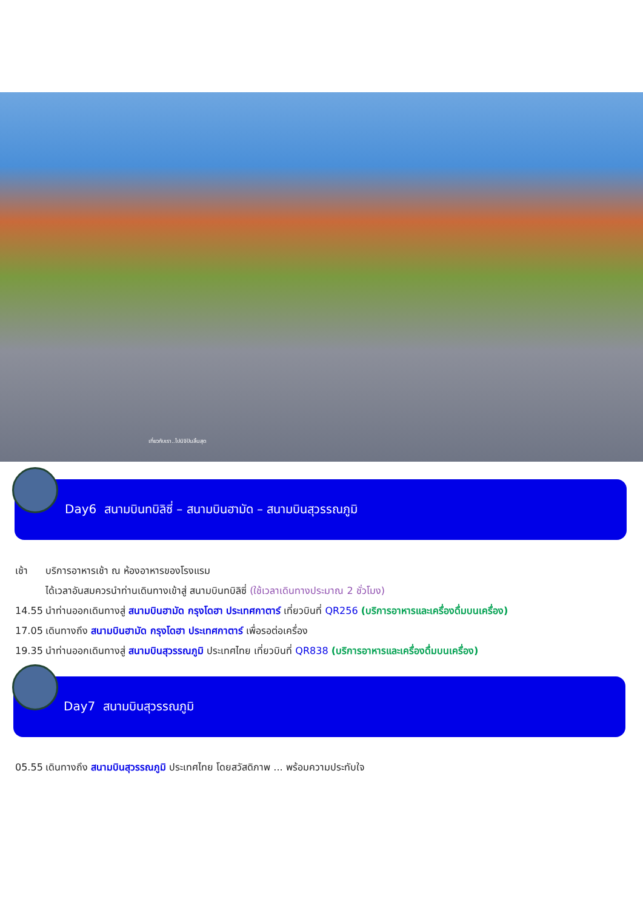เที่ยวกับเรา..ไปนิจิปันลิ้นสุด
Day6 สนามบินทบิลิซี่ – สนามบินฮามัด – สนามบินสุวรรณภูมิ
เช้า บริการอาหารเช้า ณ ห้องอาหารของโรงแรม
ได้เวลาอันสมควรนำท่านเดินทางเข้าสู่ สนามบินทบิลิซี่ (ใช้เวลาเดินทางประมาณ 2 ชั่วโมง)
14.55 นำท่านออกเดินทางสู่ สนามบินฮามัด กรุงโดฮา ประเทศกาตาร์ เที่ยวบินที่ QR256 (บริการอาหารและเครื่องดื่มบนเครื่อง)
17.05 เดินทางถึง สนามบินฮามัด กรุงโดฮา ประเทศกาตาร์ เพื่อรอต่อเครื่อง
19.35 นำท่านออกเดินทางสู่ สนามบินสุวรรณภูมิ ประเทศไทย เที่ยวบินที่ QR838 (บริการอาหารและเครื่องดื่มบนเครื่อง)
Day7 สนามบินสุวรรณภูมิ
05.55 เดินทางถึง สนามบินสุวรรณภูมิ ประเทศไทย โดยสวัสดิภาพ ... พร้อมความประทับใจ